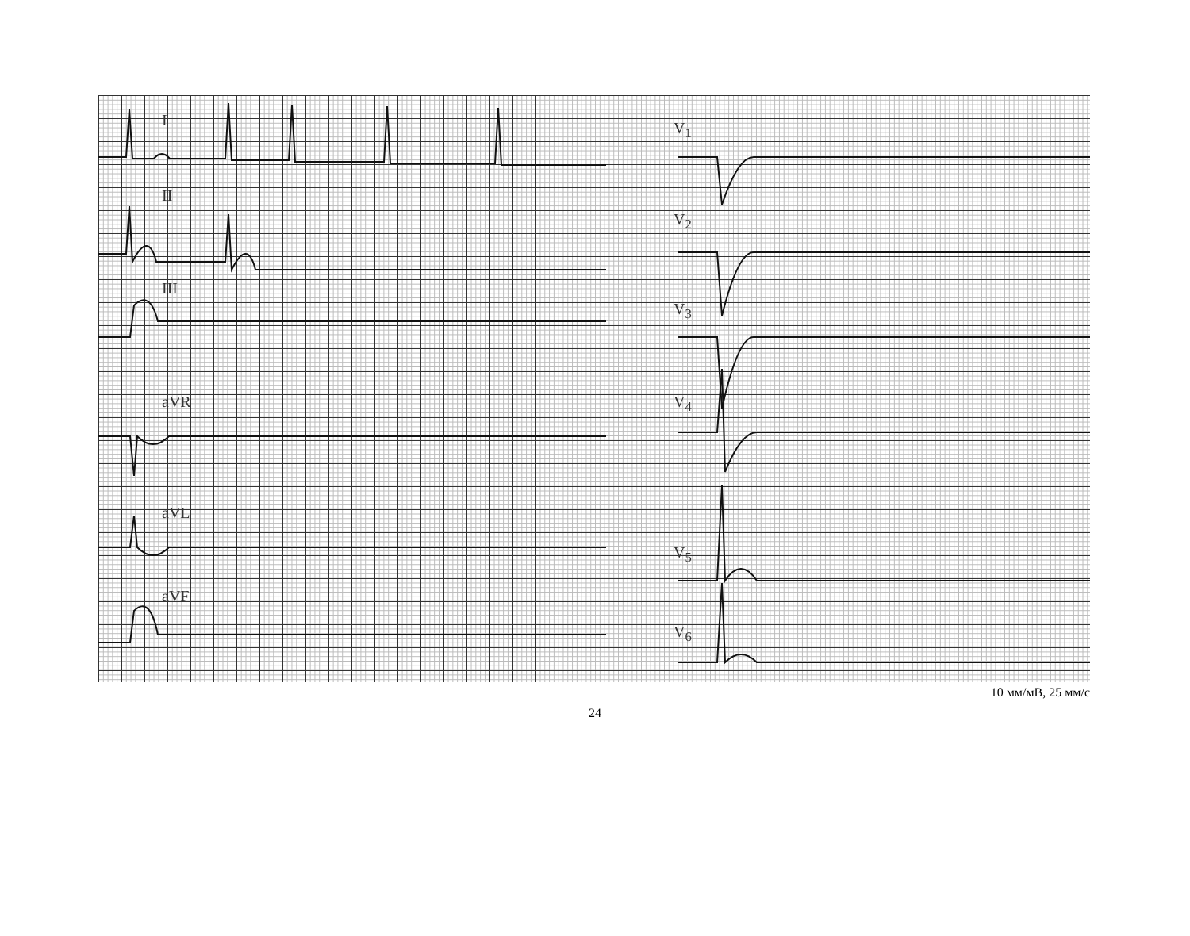I
II
III
aVR
aVL
aVF
V<sub>1</sub>
V<sub>2</sub>
V<sub>3</sub>
V<sub>4</sub>
V<sub>5</sub>
V<sub>6</sub>
10 мм/мВ, 25 мм/с
24